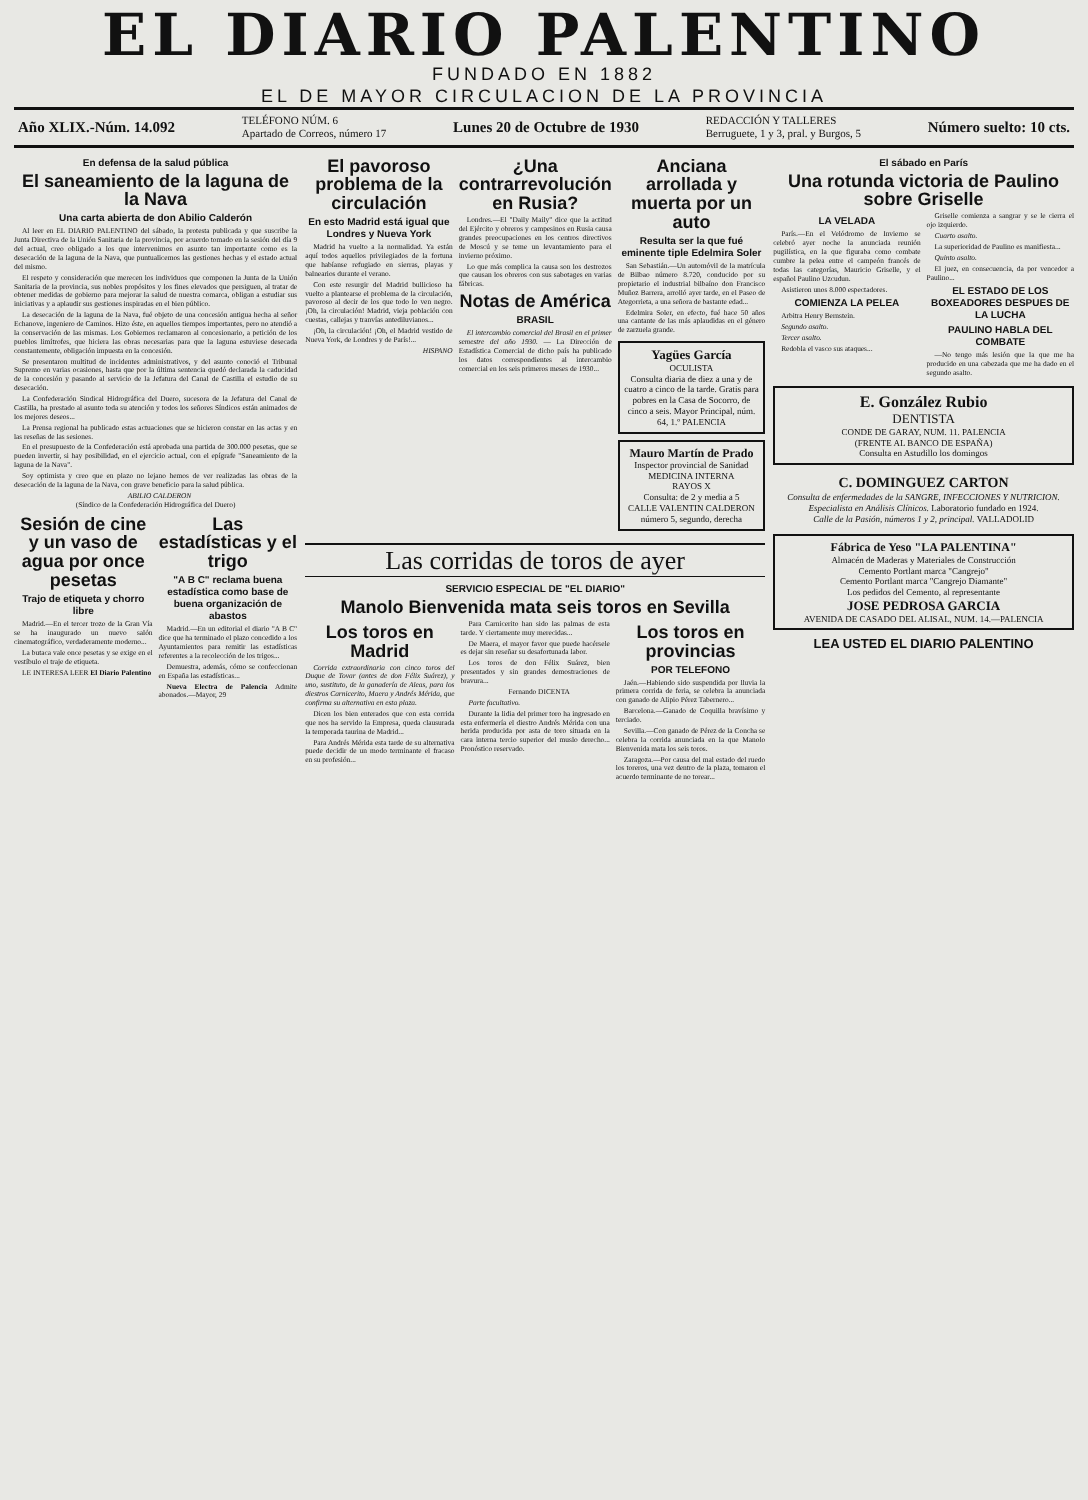EL DIARIO PALENTINO
FUNDADO EN 1882
EL DE MAYOR CIRCULACION DE LA PROVINCIA
Año XLIX.-Núm. 14.092 TELÉFONO NÚM. 6
Apartado de Correos, número 17 Lunes 20 de Octubre de 1930 REDACCIÓN Y TALLERES
Berruguete, 1 y 3, pral. y Burgos, 5 Número suelto: 10 cts.
En defensa de la salud pública
El saneamiento de la laguna de la Nava
Una carta abierta de don Abilio Calderón
Al leer en EL DIARIO PALENTINO del sábado, la protesta publicada y que suscribe la Junta Directiva de la Unión Sanitaria de la provincia, por acuerdo tomado en la sesión del día 9 del actual, creo obligado a los que intervenimos en asunto tan importante como es la desecación de la laguna de la Nava, que puntualicemos las gestiones hechas y el estado actual del mismo.
El respeto y consideración que merecen los individuos que componen la Junta de la Unión Sanitaria de la provincia, sus nobles propósitos y los fines elevados que persiguen, al tratar de obtener medidas de gobierno para mejorar la salud de nuestra comarca, obligan a estudiar sus iniciativas y a aplaudir sus gestiones inspiradas en el bien público.
La desecación de la laguna de la Nava, fué objeto de una concesión antigua hecha al señor Echanove, ingeniero de Caminos. Hizo éste, en aquellos tiempos importantes, pero no atendió a la conservación de las mismas. Los Gobiernos reclamaron al concesionario, a petición de los pueblos limítrofes, que hiciera las obras necesarias para que la laguna estuviese desecada constantemente, obligación impuesta en la concesión.
Se presentaron multitud de incidentes administrativos, y del asunto conoció el Tribunal Supremo en varias ocasiones, hasta que por la última sentencia quedó declarada la caducidad de la concesión y pasando al servicio de la Jefatura del Canal de Castilla el estudio de su desecación.
La Confederación Sindical Hidrográfica del Duero, sucesora de la Jefatura del Canal de Castilla, ha prestado al asunto toda su atención y todos los señores Síndicos están animados de los mejores deseos...
La Prensa regional ha publicado estas actuaciones que se hicieron constar en las actas y en las reseñas de las sesiones.
En el presupuesto de la Confederación está aprobada una partida de 300.000 pesetas, que se pueden invertir, si hay posibilidad, en el ejercicio actual, con el epígrafe "Saneamiento de la laguna de la Nava".
Soy optimista y creo que en plazo no lejano hemos de ver realizadas las obras de la desecación de la laguna de la Nava, con grave beneficio para la salud pública.
ABILIO CALDERON
(Síndico de la Confederación Hidrográfica del Duero)
Sesión de cine y un vaso de agua por once pesetas
Trajo de etiqueta y chorro libre
Madrid.—En el tercer trozo de la Gran Vía se ha inaugurado un nuevo salón cinematográfico, verdaderamente moderno...
La butaca vale once pesetas y se exige en el vestíbulo el traje de etiqueta.
LE INTERESA LEER El Diario Palentino
Las estadísticas y el trigo
"A B C" reclama buena estadística como base de buena organización de abastos
Madrid.—En un editorial el diario "A B C" dice que ha terminado el plazo concedido a los Ayuntamientos para remitir las estadísticas referentes a la recolección de los trigos...
Demuestra, además, cómo se confeccionan en España las estadísticas...
Nueva Electra de Palencia Admite abonados.—Mayor, 29
El pavoroso problema de la circulación
En esto Madrid está igual que Londres y Nueva York
Madrid ha vuelto a la normalidad. Ya están aquí todos aquellos privilegiados de la fortuna que habíanse refugiado en sierras, playas y balnearios durante el verano.
Con este resurgir del Madrid bullicioso ha vuelto a plantearse el problema de la circulación, pavoroso al decir de los que todo lo ven negro. ¡Oh, la circulación! Madrid, vieja población con cuestas, callejas y tranvías antediluvianos...
¡Oh, la circulación! ¡Oh, el Madrid vestido de Nueva York, de Londres y de París!...
HISPANO
¿Una contrarrevolución en Rusia?
Londres.—El "Daily Maily" dice que la actitud del Ejército y obreros y campesinos en Rusia causa grandes preocupaciones en los centros directivos de Moscú y se teme un levantamiento para el invierno próximo.
Lo que más complica la causa son los destrozos que causan los obreros con sus sabotages en varias fábricas.
Notas de América
BRASIL
El intercambio comercial del Brasil en el primer semestre del año 1930. — La Dirección de Estadística Comercial de dicho país ha publicado los datos correspondientes al intercambio comercial en los seis primeros meses de 1930...
Anciana arrollada y muerta por un auto
Resulta ser la que fué eminente tiple Edelmira Soler
San Sebastián.—Un automóvil de la matrícula de Bilbao número 8.720, conducido por su propietario el industrial bilbaíno don Francisco Muñoz Barrera, arrolló ayer tarde, en el Paseo de Ategorrieta, a una señora de bastante edad...
Edelmira Soler, en efecto, fué hace 50 años una cantante de las más aplaudidas en el género de zarzuela grande.
Yagües García
OCULISTA
Consulta diaria de diez a una y de cuatro a cinco de la tarde. Gratis para pobres en la Casa de Socorro, de cinco a seis. Mayor Principal, núm. 64, 1.º PALENCIA
Mauro Martín de Prado
Inspector provincial de Sanidad
MEDICINA INTERNA
RAYOS X
Consulta: de 2 y media a 5
CALLE VALENTIN CALDERON número 5, segundo, derecha
Las corridas de toros de ayer
SERVICIO ESPECIAL DE "EL DIARIO"
Manolo Bienvenida mata seis toros en Sevilla
Los toros en Madrid
Corrida extraordinaria con cinco toros del Duque de Tovar (antes de don Félix Suárez), y uno, sustituto, de la ganadería de Aleas, para los diestros Carnicerito, Maera y Andrés Mérida, que confirma su alternativa en esta plaza.
Dicen los bien enterados que con esta corrida que nos ha servido la Empresa, queda clausurada la temporada taurina de Madrid...
Para Andrés Mérida esta tarde de su alternativa puede decidir de un modo terminante el fracaso en su profesión...
Para Carnicerito han sido las palmas de esta tarde. Y ciertamente muy merecidas...
De Maera, el mayor favor que puede hacérsele es dejar sin reseñar su desafortunada labor.
Los toros de don Félix Suárez, bien presentados y sin grandes demostraciones de bravura...
Fernando DICENTA
Parte facultativo.
Durante la lidia del primer toro ha ingresado en esta enfermería el diestro Andrés Mérida con una herida producida por asta de toro situada en la cara interna tercio superior del muslo derecho... Pronóstico reservado.
Los toros en provincias
POR TELEFONO
Jaén.—Habiendo sido suspendida por lluvia la primera corrida de feria, se celebra la anunciada con ganado de Alipio Pérez Tabernero...
Barcelona.—Ganado de Coquilla bravísimo y terciado.
Sevilla.—Con ganado de Pérez de la Concha se celebra la corrida anunciada en la que Manolo Bienvenida mata los seis toros.
Zaragoza.—Por causa del mal estado del ruedo los toreros, una vez dentro de la plaza, tomaron el acuerdo terminante de no torear...
El sábado en París
Una rotunda victoria de Paulino sobre Griselle
LA VELADA
París.—En el Velódromo de Invierno se celebró ayer noche la anunciada reunión pugilística, en la que figuraba como combate cumbre la pelea entre el campeón francés de todas las categorías, Mauricio Griselle, y el español Paulino Uzcudun.
Asistieron unos 8.000 espectadores.
COMIENZA LA PELEA
Arbitra Henry Bernstein.
Segundo asalto.
Tercer asalto.
Redobla el vasco sus ataques...
Griselle comienza a sangrar y se le cierra el ojo izquierdo.
Cuarto asalto.
La superioridad de Paulino es manifiesta...
Quinto asalto.
El juez, en consecuencia, da por vencedor a Paulino...
EL ESTADO DE LOS BOXEADORES DESPUES DE LA LUCHA
PAULINO HABLA DEL COMBATE
—No tengo más lesión que la que me ha producido en una cabezada que me ha dado en el segundo asalto.
E. González Rubio
DENTISTA
CONDE DE GARAY, NUM. 11. PALENCIA
(FRENTE AL BANCO DE ESPAÑA)
Consulta en Astudillo los domingos
C. DOMINGUEZ CARTON
Consulta de enfermedades de la SANGRE, INFECCIONES Y NUTRICION. Especialista en Análisis Clínicos. Laboratorio fundado en 1924.
Calle de la Pasión, números 1 y 2, principal. VALLADOLID
Fábrica de Yeso "LA PALENTINA"
Almacén de Maderas y Materiales de Construcción
Cemento Portlant marca "Cangrejo"
Cemento Portlant marca "Cangrejo Diamante"
Los pedidos del Cemento, al representante
JOSE PEDROSA GARCIA
AVENIDA DE CASADO DEL ALISAL, NUM. 14.—PALENCIA
LEA USTED EL DIARIO PALENTINO